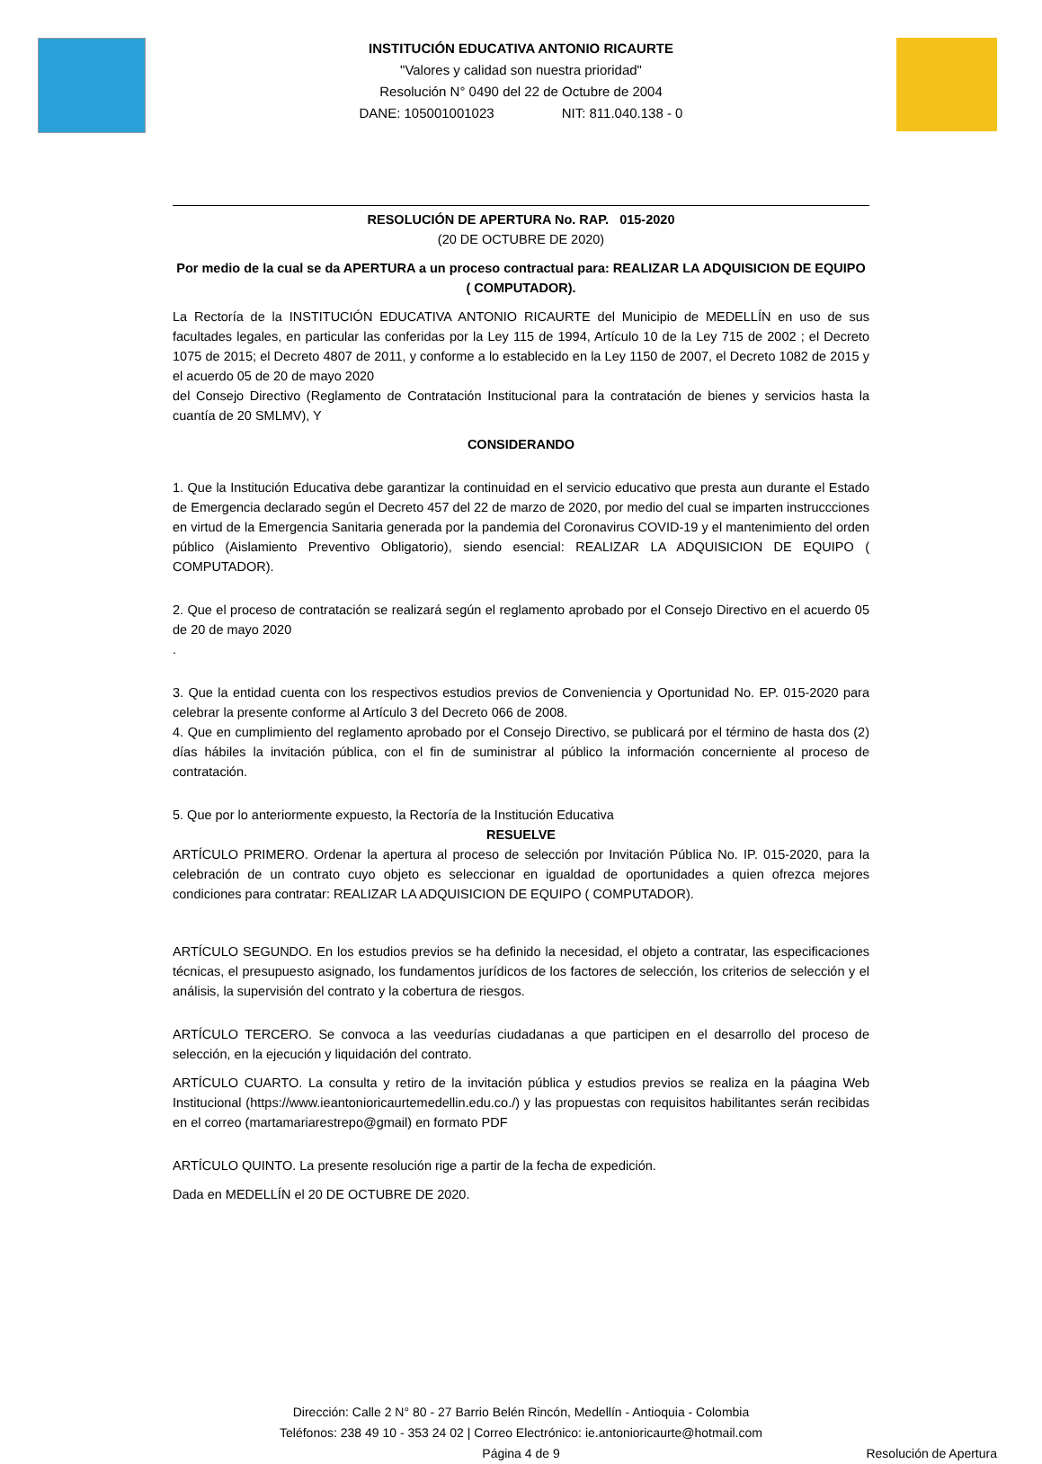INSTITUCIÓN EDUCATIVA ANTONIO RICAURTE
"Valores y calidad son nuestra prioridad"
Resolución N° 0490 del 22 de Octubre de 2004
DANE: 105001001023 NIT: 811.040.138 - 0
RESOLUCIÓN DE APERTURA No. RAP. 015-2020
(20 DE OCTUBRE DE 2020)
Por medio de la cual se da APERTURA a un proceso contractual para: REALIZAR LA ADQUISICION DE EQUIPO ( COMPUTADOR).
La Rectoría de la INSTITUCIÓN EDUCATIVA ANTONIO RICAURTE del Municipio de MEDELLÍN en uso de sus facultades legales, en particular las conferidas por la Ley 115 de 1994, Artículo 10 de la Ley 715 de 2002 ; el Decreto 1075 de 2015; el Decreto 4807 de 2011, y conforme a lo establecido en la Ley 1150 de 2007, el Decreto 1082 de 2015 y el acuerdo 05 de 20 de mayo 2020
del Consejo Directivo (Reglamento de Contratación Institucional para la contratación de bienes y servicios hasta la cuantía de 20 SMLMV), Y
CONSIDERANDO
1. Que la Institución Educativa debe garantizar la continuidad en el servicio educativo que presta aun durante el Estado de Emergencia declarado según el Decreto 457 del 22 de marzo de 2020, por medio del cual se imparten instruccciones en virtud de la Emergencia Sanitaria generada por la pandemia del Coronavirus COVID-19 y el mantenimiento del orden público (Aislamiento Preventivo Obligatorio), siendo esencial: REALIZAR LA ADQUISICION DE EQUIPO ( COMPUTADOR).
2. Que el proceso de contratación se realizará según el reglamento aprobado por el Consejo Directivo en el acuerdo 05 de 20 de mayo 2020
.
3. Que la entidad cuenta con los respectivos estudios previos de Conveniencia y Oportunidad No. EP. 015-2020 para celebrar la presente conforme al Artículo 3 del Decreto 066 de 2008.
4. Que en cumplimiento del reglamento aprobado por el Consejo Directivo, se publicará por el término de hasta dos (2) días hábiles la invitación pública, con el fin de suministrar al público la información concerniente al proceso de contratación.
5. Que por lo anteriormente expuesto, la Rectoría de la Institución Educativa
RESUELVE
ARTÍCULO PRIMERO. Ordenar la apertura al proceso de selección por Invitación Pública No. IP. 015-2020, para la celebración de un contrato cuyo objeto es seleccionar en igualdad de oportunidades a quien ofrezca mejores condiciones para contratar: REALIZAR LA ADQUISICION DE EQUIPO ( COMPUTADOR).
ARTÍCULO SEGUNDO. En los estudios previos se ha definido la necesidad, el objeto a contratar, las especificaciones técnicas, el presupuesto asignado, los fundamentos jurídicos de los factores de selección, los criterios de selección y el análisis, la supervisión del contrato y la cobertura de riesgos.
ARTÍCULO TERCERO. Se convoca a las veedurías ciudadanas a que participen en el desarrollo del proceso de selección, en la ejecución y liquidación del contrato.
ARTÍCULO CUARTO. La consulta y retiro de la invitación pública y estudios previos se realiza en la páagina Web Institucional (https://www.ieantonioricaurtemedellin.edu.co./) y las propuestas con requisitos habilitantes serán recibidas en el correo (martamariarestrepo@gmail) en formato PDF
ARTÍCULO QUINTO. La presente resolución rige a partir de la fecha de expedición.
Dada en MEDELLÍN el 20 DE OCTUBRE DE 2020.
Dirección: Calle 2 N° 80 - 27 Barrio Belén Rincón, Medellín - Antioquia - Colombia
Teléfonos: 238 49 10 - 353 24 02 | Correo Electrónico: ie.antonioricaurte@hotmail.com
Página 4 de 9
Resolución de Apertura